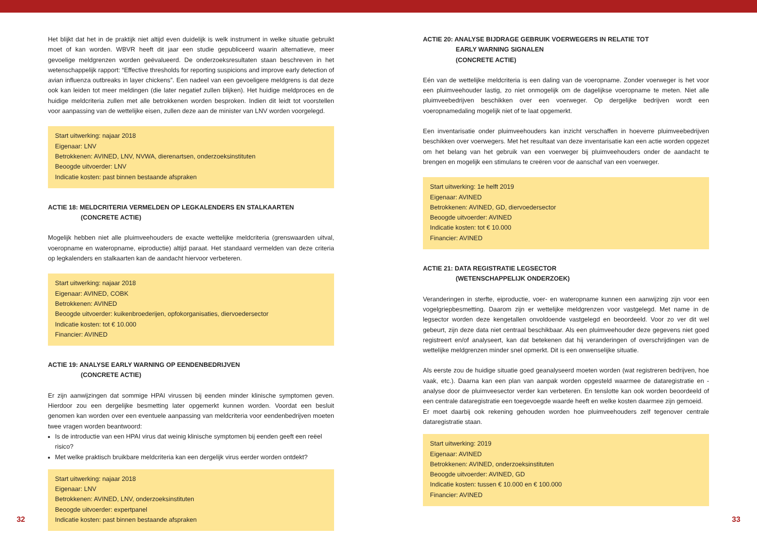Het blijkt dat het in de praktijk niet altijd even duidelijk is welk instrument in welke situatie gebruikt moet of kan worden. WBVR heeft dit jaar een studie gepubliceerd waarin alternatieve, meer gevoelige meldgrenzen worden geëvalueerd. De onderzoeksresultaten staan beschreven in het wetenschappelijk rapport: “Effective thresholds for reporting suspicions and improve early detection of avian influenza outbreaks in layer chickens”. Een nadeel van een gevoeligere meldgrens is dat deze ook kan leiden tot meer meldingen (die later negatief zullen blijken). Het huidige meldproces en de huidige meldcriteria zullen met alle betrokkenen worden besproken. Indien dit leidt tot voorstellen voor aanpassing van de wettelijke eisen, zullen deze aan de minister van LNV worden voorgelegd.
Start uitwerking: najaar 2018
Eigenaar: LNV
Betrokkenen: AVINED, LNV, NVWA, dierenartsen, onderzoeksinstituten
Beoogde uitvoerder: LNV
Indicatie kosten: past binnen bestaande afspraken
ACTIE 18: MELDCRITERIA VERMELDEN OP LEGKALENDERS EN STALKAARTEN
(CONCRETE ACTIE)
Mogelijk hebben niet alle pluimveehouders de exacte wettelijke meldcriteria (grenswaarden uitval, voeropname en wateropname, eiproductie) altijd paraat. Het standaard vermelden van deze criteria op legkalenders en stalkaarten kan de aandacht hiervoor verbeteren.
Start uitwerking: najaar 2018
Eigenaar: AVINED, COBK
Betrokkenen: AVINED
Beoogde uitvoerder: kuikenbroederijen, opfokorganisaties, diervoedersector
Indicatie kosten: tot € 10.000
Financier: AVINED
ACTIE 19: ANALYSE EARLY WARNING OP EENDENBEDRIJVEN
(CONCRETE ACTIE)
Er zijn aanwijzingen dat sommige HPAI virussen bij eenden minder klinische symptomen geven. Hierdoor zou een dergelijke besmetting later opgemerkt kunnen worden. Voordat een besluit genomen kan worden over een eventuele aanpassing van meldcriteria voor eendenbedrijven moeten twee vragen worden beantwoord:
Is de introductie van een HPAI virus dat weinig klinische symptomen bij eenden geeft een reëel risico?
Met welke praktisch bruikbare meldcriteria kan een dergelijk virus eerder worden ontdekt?
Start uitwerking: najaar 2018
Eigenaar: LNV
Betrokkenen: AVINED, LNV, onderzoeksinstituten
Beoogde uitvoerder: expertpanel
Indicatie kosten: past binnen bestaande afspraken
ACTIE 20: ANALYSE BIJDRAGE GEBRUIK VOERWEGERS IN RELATIE TOT
EARLY WARNING SIGNALEN
(CONCRETE ACTIE)
Eén van de wettelijke meldcriteria is een daling van de voeropname. Zonder voerweger is het voor een pluimveehouder lastig, zo niet onmogelijk om de dagelijkse voeropname te meten. Niet alle pluimveebedrijven beschikken over een voerweger. Op dergelijke bedrijven wordt een voeropnamedaling mogelijk niet of te laat opgemerkt.
Een inventarisatie onder pluimveehouders kan inzicht verschaffen in hoeverre pluimveebedrijven beschikken over voerwegers. Met het resultaat van deze inventarisatie kan een actie worden opgezet om het belang van het gebruik van een voerweger bij pluimveehouders onder de aandacht te brengen en mogelijk een stimulans te creëren voor de aanschaf van een voerweger.
Start uitwerking: 1e helft 2019
Eigenaar: AVINED
Betrokkenen: AVINED, GD, diervoedersector
Beoogde uitvoerder: AVINED
Indicatie kosten: tot € 10.000
Financier: AVINED
ACTIE 21: DATA REGISTRATIE LEGSECTOR
(WETENSCHAPPELIJK ONDERZOEK)
Veranderingen in sterfte, eiproductie, voer- en wateropname kunnen een aanwijzing zijn voor een vogelgriepbesmetting. Daarom zijn er wettelijke meldgrenzen voor vastgelegd. Met name in de legsector worden deze kengetallen onvoldoende vastgelegd en beoordeeld. Voor zo ver dit wel gebeurt, zijn deze data niet centraal beschikbaar. Als een pluimveehouder deze gegevens niet goed registreert en/of analyseert, kan dat betekenen dat hij veranderingen of overschrijdingen van de wettelijke meldgrenzen minder snel opmerkt. Dit is een onwenselijke situatie.
Als eerste zou de huidige situatie goed geanalyseerd moeten worden (wat registreren bedrijven, hoe vaak, etc.). Daarna kan een plan van aanpak worden opgesteld waarmee de dataregistratie en -analyse door de pluimveesector verder kan verbeteren. En tenslotte kan ook worden beoordeeld of een centrale dataregistratie een toegevoegde waarde heeft en welke kosten daarmee zijn gemoeid.
Er moet daarbij ook rekening gehouden worden hoe pluimveehouders zelf tegenover centrale dataregistratie staan.
Start uitwerking: 2019
Eigenaar: AVINED
Betrokkenen: AVINED, onderzoeksinstituten
Beoogde uitvoerder: AVINED, GD
Indicatie kosten: tussen € 10.000 en € 100.000
Financier: AVINED
32 33